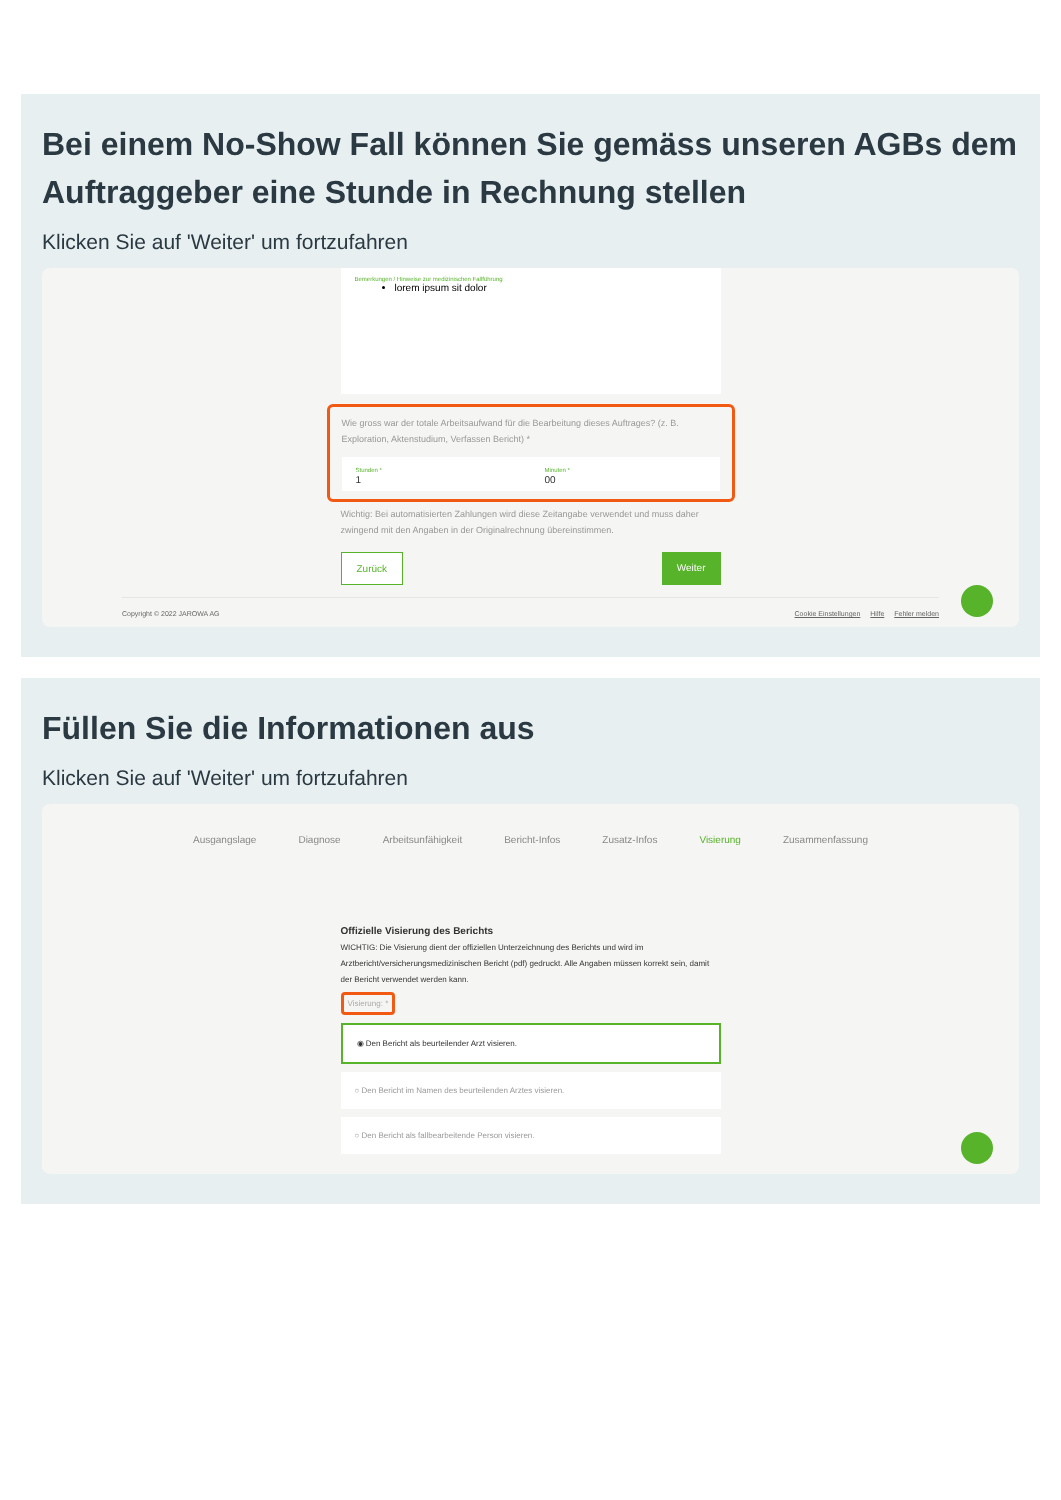Bei einem No-Show Fall können Sie gemäss unseren AGBs dem Auftraggeber eine Stunde in Rechnung stellen
Klicken Sie auf 'Weiter' um fortzufahren
Bemerkungen / Hinweise zur medizinischen Fallführung
lorem ipsum sit dolor
Wie gross war der totale Arbeitsaufwand für die Bearbeitung dieses Auftrages? (z. B. Exploration, Aktenstudium, Verfassen Bericht) *
Stunden *
1
Minuten *
00
Wichtig: Bei automatisierten Zahlungen wird diese Zeitangabe verwendet und muss daher zwingend mit den Angaben in der Originalrechnung übereinstimmen.
Zurück Weiter
Copyright © 2022 JAROWA AG Cookie Einstellungen Hilfe Fehler melden
Füllen Sie die Informationen aus
Klicken Sie auf 'Weiter' um fortzufahren
Ausgangslage Diagnose Arbeitsunfähigkeit Bericht-Infos Zusatz-Infos Visierung Zusammenfassung
Offizielle Visierung des Berichts
WICHTIG: Die Visierung dient der offiziellen Unterzeichnung des Berichts und wird im Arztbericht/versicherungsmedizinischen Bericht (pdf) gedruckt. Alle Angaben müssen korrekt sein, damit der Bericht verwendet werden kann.
Visierung: *
◉ Den Bericht als beurteilender Arzt visieren.
○ Den Bericht im Namen des beurteilenden Arztes visieren.
○ Den Bericht als fallbearbeitende Person visieren.